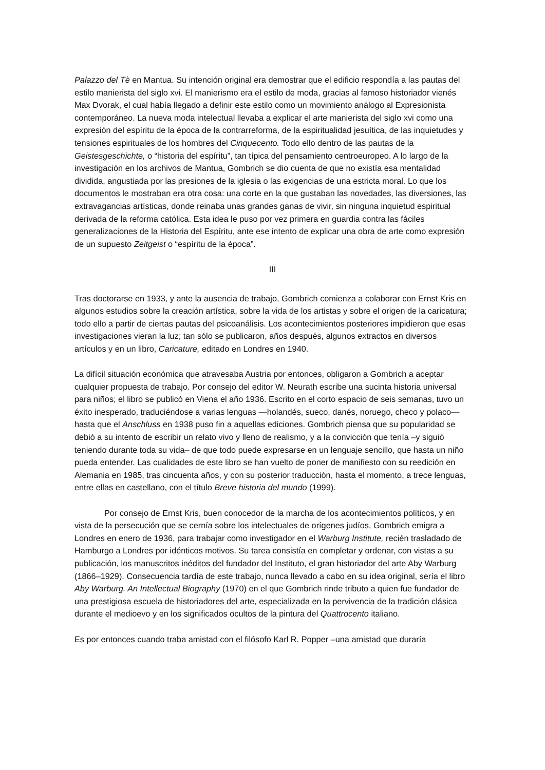Palazzo del Tè en Mantua. Su intención original era demostrar que el edificio respondía a las pautas del estilo manierista del siglo xvi. El manierismo era el estilo de moda, gracias al famoso historiador vienés Max Dvorak, el cual había llegado a definir este estilo como un movimiento análogo al Expresionista contemporáneo. La nueva moda intelectual llevaba a explicar el arte manierista del siglo xvi como una expresión del espíritu de la época de la contrarreforma, de la espiritualidad jesuítica, de las inquietudes y tensiones espirituales de los hombres del Cinquecento. Todo ello dentro de las pautas de la Geistesgeschichte, o “historia del espíritu”, tan típica del pensamiento centroeuropeo. A lo largo de la investigación en los archivos de Mantua, Gombrich se dio cuenta de que no existía esa mentalidad dividida, angustiada por las presiones de la iglesia o las exigencias de una estricta moral. Lo que los documentos le mostraban era otra cosa: una corte en la que gustaban las novedades, las diversiones, las extravagancias artísticas, donde reinaba unas grandes ganas de vivir, sin ninguna inquietud espiritual derivada de la reforma católica. Esta idea le puso por vez primera en guardia contra las fáciles generalizaciones de la Historia del Espíritu, ante ese intento de explicar una obra de arte como expresión de un supuesto Zeitgeist o “espíritu de la época”.
III
Tras doctorarse en 1933, y ante la ausencia de trabajo, Gombrich comienza a colaborar con Ernst Kris en algunos estudios sobre la creación artística, sobre la vida de los artistas y sobre el origen de la caricatura; todo ello a partir de ciertas pautas del psicoanálisis. Los acontecimientos posteriores impidieron que esas investigaciones vieran la luz; tan sólo se publicaron, años después, algunos extractos en diversos artículos y en un libro, Caricature, editado en Londres en 1940.
La difícil situación económica que atravesaba Austria por entonces, obligaron a Gombrich a aceptar cualquier propuesta de trabajo. Por consejo del editor W. Neurath escribe una sucinta historia universal para niños; el libro se publicó en Viena el año 1936. Escrito en el corto espacio de seis semanas, tuvo un éxito inesperado, traduciéndose a varias lenguas —holandés, sueco, danés, noruego, checo y polaco— hasta que el Anschluss en 1938 puso fin a aquellas ediciones. Gombrich piensa que su popularidad se debió a su intento de escribir un relato vivo y lleno de realismo, y a la convicción que tenía –y siguió teniendo durante toda su vida– de que todo puede expresarse en un lenguaje sencillo, que hasta un niño pueda entender. Las cualidades de este libro se han vuelto de poner de manifiesto con su reedición en Alemania en 1985, tras cincuenta años, y con su posterior traducción, hasta el momento, a trece lenguas, entre ellas en castellano, con el título Breve historia del mundo (1999).
Por consejo de Ernst Kris, buen conocedor de la marcha de los acontecimientos políticos, y en vista de la persecución que se cernía sobre los intelectuales de orígenes judíos, Gombrich emigra a Londres en enero de 1936, para trabajar como investigador en el Warburg Institute, recién trasladado de Hamburgo a Londres por idénticos motivos. Su tarea consistía en completar y ordenar, con vistas a su publicación, los manuscritos inéditos del fundador del Instituto, el gran historiador del arte Aby Warburg (1866–1929). Consecuencia tardía de este trabajo, nunca llevado a cabo en su idea original, sería el libro Aby Warburg. An Intellectual Biography (1970) en el que Gombrich rinde tributo a quien fue fundador de una prestigiosa escuela de historiadores del arte, especializada en la pervivencia de la tradición clásica durante el medioevo y en los significados ocultos de la pintura del Quattrocento italiano.
Es por entonces cuando traba amistad con el filósofo Karl R. Popper –una amistad que duraría